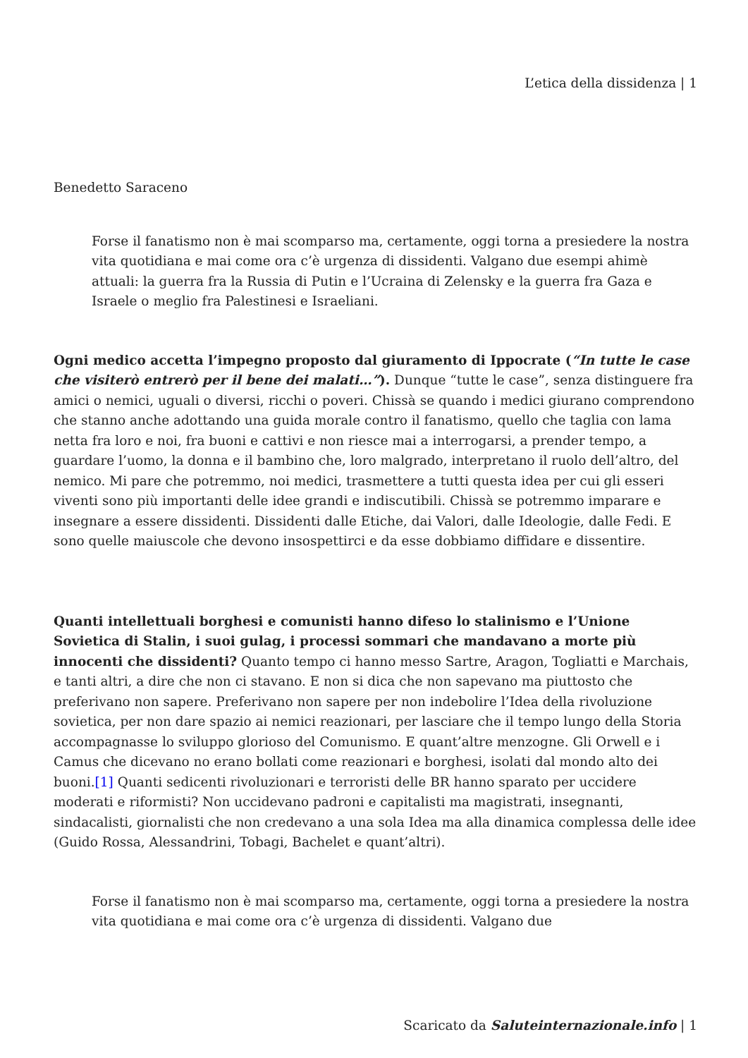L’etica della dissidenza | 1
Benedetto Saraceno
Forse il fanatismo non è mai scomparso ma, certamente, oggi torna a presiedere la nostra vita quotidiana e mai come ora c’è urgenza di dissidenti. Valgano due esempi ahimè attuali: la guerra fra la Russia di Putin e l’Ucraina di Zelensky e la guerra fra Gaza e Israele o meglio fra Palestinesi e Israeliani.
Ogni medico accetta l’impegno proposto dal giuramento di Ippocrate (“In tutte le case che visiterò entrerò per il bene dei malati…”). Dunque “tutte le case”, senza distinguere fra amici o nemici, uguali o diversi, ricchi o poveri. Chissà se quando i medici giurano comprendono che stanno anche adottando una guida morale contro il fanatismo, quello che taglia con lama netta fra loro e noi, fra buoni e cattivi e non riesce mai a interrogarsi, a prender tempo, a guardare l’uomo, la donna e il bambino che, loro malgrado, interpretano il ruolo dell’altro, del nemico. Mi pare che potremmo, noi medici, trasmettere a tutti questa idea per cui gli esseri viventi sono più importanti delle idee grandi e indiscutibili. Chissà se potremmo imparare e insegnare a essere dissidenti. Dissidenti dalle Etiche, dai Valori, dalle Ideologie, dalle Fedi. E sono quelle maiuscole che devono insospettirci e da esse dobbiamo diffidare e dissentire.
Quanti intellettuali borghesi e comunisti hanno difeso lo stalinismo e l’Unione Sovietica di Stalin, i suoi gulag, i processi sommari che mandavano a morte più innocenti che dissidenti? Quanto tempo ci hanno messo Sartre, Aragon, Togliatti e Marchais, e tanti altri, a dire che non ci stavano. E non si dica che non sapevano ma piuttosto che preferivano non sapere. Preferivano non sapere per non indebolire l’Idea della rivoluzione sovietica, per non dare spazio ai nemici reazionari, per lasciare che il tempo lungo della Storia accompagnasse lo sviluppo glorioso del Comunismo. E quant’altre menzogne. Gli Orwell e i Camus che dicevano no erano bollati come reazionari e borghesi, isolati dal mondo alto dei buoni.[1] Quanti sedicenti rivoluzionari e terroristi delle BR hanno sparato per uccidere moderati e riformisti? Non uccidevano padroni e capitalisti ma magistrati, insegnanti, sindacalisti, giornalisti che non credevano a una sola Idea ma alla dinamica complessa delle idee (Guido Rossa, Alessandrini, Tobagi, Bachelet e quant’altri).
Forse il fanatismo non è mai scomparso ma, certamente, oggi torna a presiedere la nostra vita quotidiana e mai come ora c’è urgenza di dissidenti. Valgano due
Scaricato da Saluteinternazionale.info | 1